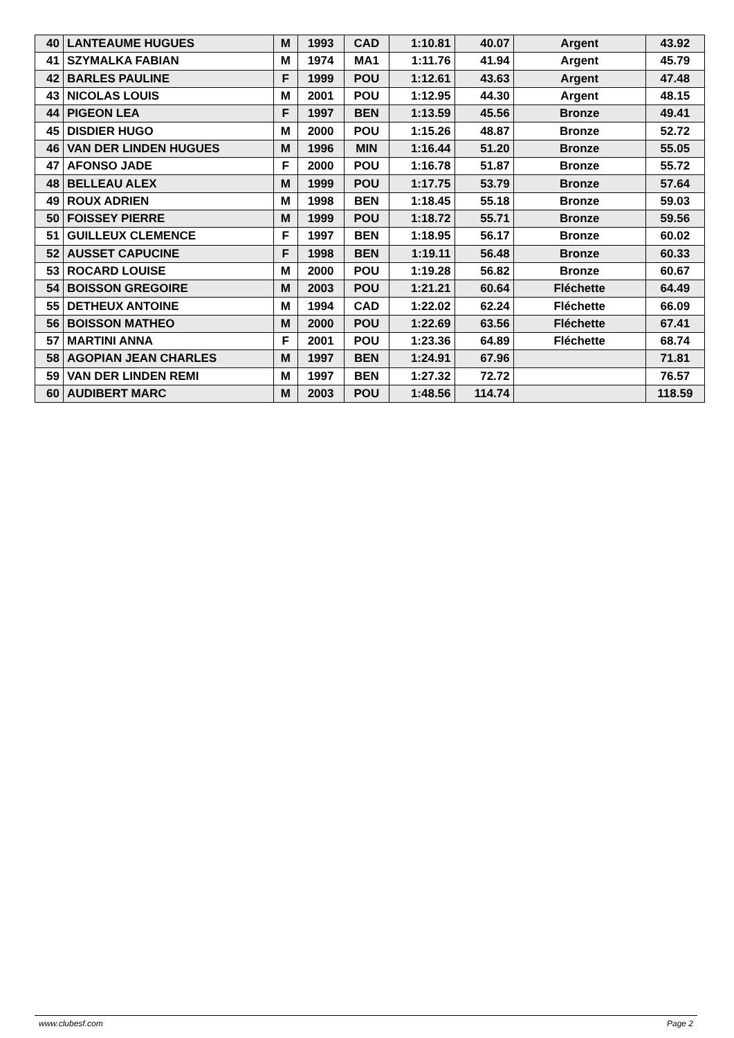| 40 | LANTEAUME HUGUES | M | 1993 | CAD | 1:10.81 | 40.07 | Argent | 43.92 |
| 41 | SZYMALKA FABIAN | M | 1974 | MA1 | 1:11.76 | 41.94 | Argent | 45.79 |
| 42 | BARLES PAULINE | F | 1999 | POU | 1:12.61 | 43.63 | Argent | 47.48 |
| 43 | NICOLAS LOUIS | M | 2001 | POU | 1:12.95 | 44.30 | Argent | 48.15 |
| 44 | PIGEON LEA | F | 1997 | BEN | 1:13.59 | 45.56 | Bronze | 49.41 |
| 45 | DISDIER HUGO | M | 2000 | POU | 1:15.26 | 48.87 | Bronze | 52.72 |
| 46 | VAN DER LINDEN HUGUES | M | 1996 | MIN | 1:16.44 | 51.20 | Bronze | 55.05 |
| 47 | AFONSO JADE | F | 2000 | POU | 1:16.78 | 51.87 | Bronze | 55.72 |
| 48 | BELLEAU ALEX | M | 1999 | POU | 1:17.75 | 53.79 | Bronze | 57.64 |
| 49 | ROUX ADRIEN | M | 1998 | BEN | 1:18.45 | 55.18 | Bronze | 59.03 |
| 50 | FOISSEY PIERRE | M | 1999 | POU | 1:18.72 | 55.71 | Bronze | 59.56 |
| 51 | GUILLEUX CLEMENCE | F | 1997 | BEN | 1:18.95 | 56.17 | Bronze | 60.02 |
| 52 | AUSSET CAPUCINE | F | 1998 | BEN | 1:19.11 | 56.48 | Bronze | 60.33 |
| 53 | ROCARD LOUISE | M | 2000 | POU | 1:19.28 | 56.82 | Bronze | 60.67 |
| 54 | BOISSON GREGOIRE | M | 2003 | POU | 1:21.21 | 60.64 | Fléchette | 64.49 |
| 55 | DETHEUX ANTOINE | M | 1994 | CAD | 1:22.02 | 62.24 | Fléchette | 66.09 |
| 56 | BOISSON MATHEO | M | 2000 | POU | 1:22.69 | 63.56 | Fléchette | 67.41 |
| 57 | MARTINI ANNA | F | 2001 | POU | 1:23.36 | 64.89 | Fléchette | 68.74 |
| 58 | AGOPIAN JEAN CHARLES | M | 1997 | BEN | 1:24.91 | 67.96 | | 71.81 |
| 59 | VAN DER LINDEN REMI | M | 1997 | BEN | 1:27.32 | 72.72 | | 76.57 |
| 60 | AUDIBERT MARC | M | 2003 | POU | 1:48.56 | 114.74 | | 118.59 |
www.clubesf.com Page 2